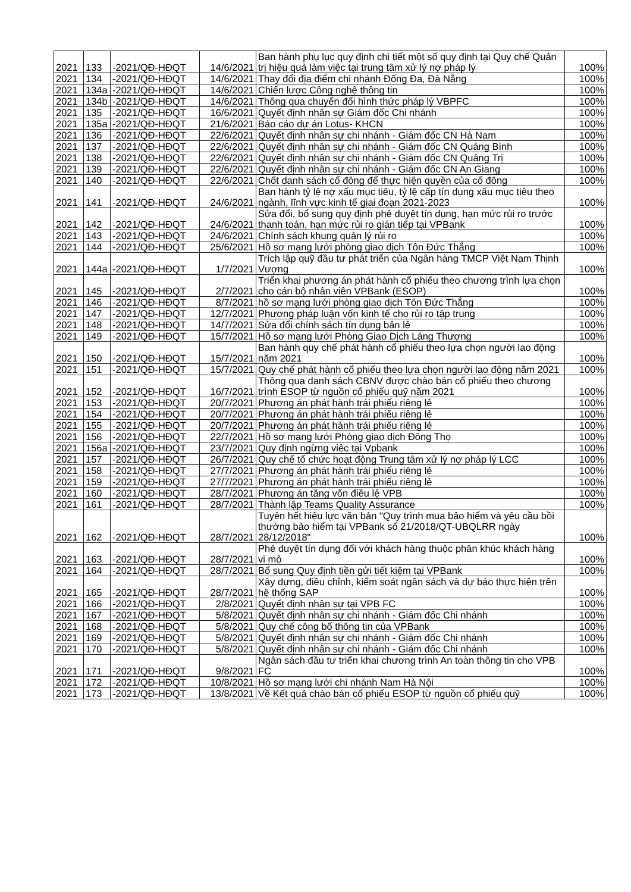| 2021 | 133 | -2021/QĐ-HĐQT | 14/6/2021 | Ban hành phụ lục quy định chi tiết một số quy định tại Quy chế Quản trị hiệu quả làm việc tại trung tâm xử lý nợ pháp lý | 100% |
| 2021 | 134 | -2021/QĐ-HĐQT | 14/6/2021 | Thay đổi địa điểm chi nhánh Đống Đa, Đà Nẵng | 100% |
| 2021 | 134a | -2021/QĐ-HĐQT | 14/6/2021 | Chiến lược Công nghệ thông tin | 100% |
| 2021 | 134b | -2021/QĐ-HĐQT | 14/6/2021 | Thông qua chuyển đổi hình thức pháp lý VBPFC | 100% |
| 2021 | 135 | -2021/QĐ-HĐQT | 16/6/2021 | Quyết định nhân sự Giám đốc Chi nhánh | 100% |
| 2021 | 135a | -2021/QĐ-HĐQT | 21/6/2021 | Báo cáo dự án Lotus- KHCN | 100% |
| 2021 | 136 | -2021/QĐ-HĐQT | 22/6/2021 | Quyết định nhân sự chi nhánh - Giám đốc CN Hà Nam | 100% |
| 2021 | 137 | -2021/QĐ-HĐQT | 22/6/2021 | Quyết định nhân sự chi nhánh - Giám đốc CN Quảng Bình | 100% |
| 2021 | 138 | -2021/QĐ-HĐQT | 22/6/2021 | Quyết định nhân sự chi nhánh - Giám đốc CN Quảng Trị | 100% |
| 2021 | 139 | -2021/QĐ-HĐQT | 22/6/2021 | Quyết định nhân sự chi nhánh - Giám đốc CN An Giang | 100% |
| 2021 | 140 | -2021/QĐ-HĐQT | 22/6/2021 | Chốt danh sách cổ đông để thực hiện quyền của cổ đông | 100% |
| 2021 | 141 | -2021/QĐ-HĐQT | 24/6/2021 | Ban hành tỷ lệ nợ xấu mục tiêu, tỷ lệ cấp tín dụng xấu mục tiêu theo ngành, lĩnh vực kinh tế giai đoạn 2021-2023 | 100% |
| 2021 | 142 | -2021/QĐ-HĐQT | 24/6/2021 | Sửa đổi, bổ sung quy định phê duyệt tín dụng, hạn mức rủi ro trước thanh toán, hạn mức rủi ro gián tiếp tại VPBank | 100% |
| 2021 | 143 | -2021/QĐ-HĐQT | 24/6/2021 | Chính sách khung quản lý rủi ro | 100% |
| 2021 | 144 | -2021/QĐ-HĐQT | 25/6/2021 | Hồ sơ mạng lưới phòng giao dịch Tôn Đức Thắng | 100% |
| 2021 | 144a | -2021/QĐ-HĐQT | 1/7/2021 | Trích lập quỹ đầu tư phát triển của Ngân hàng TMCP Việt Nam Thịnh Vượng | 100% |
| 2021 | 145 | -2021/QĐ-HĐQT | 2/7/2021 | Triển khai phương án phát hành cổ phiếu theo chương trình lựa chọn cho cán bộ nhân viên VPBank (ESOP) | 100% |
| 2021 | 146 | -2021/QĐ-HĐQT | 8/7/2021 | hồ sơ mạng lưới phòng giao dịch Tôn Đức Thắng | 100% |
| 2021 | 147 | -2021/QĐ-HĐQT | 12/7/2021 | Phương pháp luận vốn kinh tế cho rủi ro tập trung | 100% |
| 2021 | 148 | -2021/QĐ-HĐQT | 14/7/2021 | Sửa đổi chính sách tín dụng bản lẻ | 100% |
| 2021 | 149 | -2021/QĐ-HĐQT | 15/7/2021 | Hồ sơ mạng lưới Phòng Giao Dịch Láng Thượng | 100% |
| 2021 | 150 | -2021/QĐ-HĐQT | 15/7/2021 | Ban hành quy chế phát hành cổ phiếu theo lựa chọn người lao động năm 2021 | 100% |
| 2021 | 151 | -2021/QĐ-HĐQT | 15/7/2021 | Quy chế phát hành cổ phiếu theo lựa chọn người lao động năm 2021 | 100% |
| 2021 | 152 | -2021/QĐ-HĐQT | 16/7/2021 | Thông qua danh sách CBNV được chào bán cổ phiếu theo chương trình ESOP từ nguồn cổ phiếu quỹ năm 2021 | 100% |
| 2021 | 153 | -2021/QĐ-HĐQT | 20/7/2021 | Phương án phát hành trái phiếu riêng lẻ | 100% |
| 2021 | 154 | -2021/QĐ-HĐQT | 20/7/2021 | Phương án phát hành trái phiếu riêng lẻ | 100% |
| 2021 | 155 | -2021/QĐ-HĐQT | 20/7/2021 | Phương án phát hành trái phiếu riêng lẻ | 100% |
| 2021 | 156 | -2021/QĐ-HĐQT | 22/7/2021 | Hồ sơ mạng lưới Phòng giao dịch Đông Thọ | 100% |
| 2021 | 156a | -2021/QĐ-HĐQT | 23/7/2021 | Quy định ngừng việc tại Vpbank | 100% |
| 2021 | 157 | -2021/QĐ-HĐQT | 26/7/2021 | Quy chế tổ chức hoạt động Trung tâm xử lý nợ pháp lý LCC | 100% |
| 2021 | 158 | -2021/QĐ-HĐQT | 27/7/2021 | Phương án phát hành trái phiếu riêng lẻ | 100% |
| 2021 | 159 | -2021/QĐ-HĐQT | 27/7/2021 | Phương án phát hành trái phiếu riêng lẻ | 100% |
| 2021 | 160 | -2021/QĐ-HĐQT | 28/7/2021 | Phương án tăng vốn điều lệ VPB | 100% |
| 2021 | 161 | -2021/QĐ-HĐQT | 28/7/2021 | Thành lập Teams Quality Assurance | 100% |
| 2021 | 162 | -2021/QĐ-HĐQT | 28/7/2021 | Tuyên hết hiệu lực văn bản "Quy trình mua bảo hiểm và yêu cầu bồi thường bảo hiểm tại VPBank số 21/2018/QT-UBQLRR ngày 28/12/2018" | 100% |
| 2021 | 163 | -2021/QĐ-HĐQT | 28/7/2021 | Phê duyệt tín dụng đối với khách hàng thuộc phân khúc khách hàng vi mô | 100% |
| 2021 | 164 | -2021/QĐ-HĐQT | 28/7/2021 | Bổ sung Quy định tiền gửi tiết kiệm tại VPBank | 100% |
| 2021 | 165 | -2021/QĐ-HĐQT | 28/7/2021 | Xây dựng, điều chỉnh, kiểm soát ngân sách và dự báo thực hiện trên hệ thống SAP | 100% |
| 2021 | 166 | -2021/QĐ-HĐQT | 2/8/2021 | Quyết định nhân sự tại VPB FC | 100% |
| 2021 | 167 | -2021/QĐ-HĐQT | 5/8/2021 | Quyết định nhân sự chi nhánh - Giám đốc Chi nhánh | 100% |
| 2021 | 168 | -2021/QĐ-HĐQT | 5/8/2021 | Quy chế công bố thông tin của VPBank | 100% |
| 2021 | 169 | -2021/QĐ-HĐQT | 5/8/2021 | Quyết định nhân sự chi nhánh - Giám đốc Chi nhánh | 100% |
| 2021 | 170 | -2021/QĐ-HĐQT | 5/8/2021 | Quyết định nhân sự chi nhánh - Giám đốc Chi nhánh | 100% |
| 2021 | 171 | -2021/QĐ-HĐQT | 9/8/2021 | Ngân sách đầu tư triển khai chương trình An toàn thông tin cho VPB FC | 100% |
| 2021 | 172 | -2021/QĐ-HĐQT | 10/8/2021 | Hồ sơ mạng lưới chi nhánh Nam Hà Nội | 100% |
| 2021 | 173 | -2021/QĐ-HĐQT | 13/8/2021 | Về Kết quả chào bán cổ phiếu ESOP từ nguồn cổ phiếu quỹ | 100% |